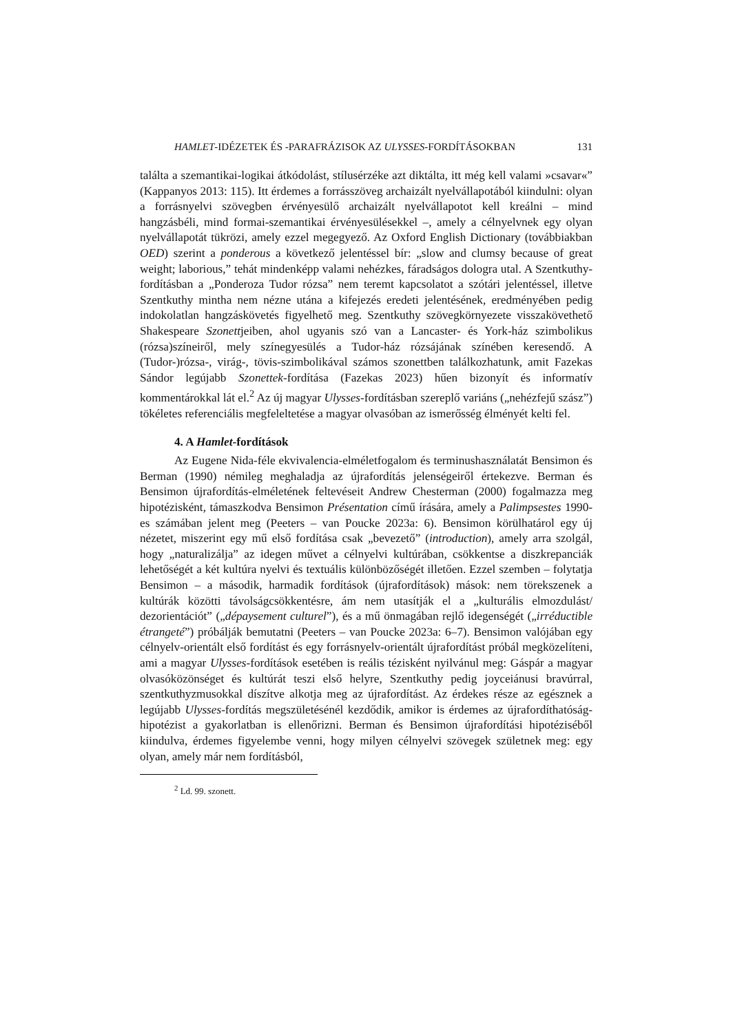HAMLET-IDÉZETEK ÉS -PARAFRÁZISOK AZ ULYSSES-FORDÍTÁSOKBAN 131
találta a szemantikai-logikai átkódolást, stílusérzéke azt diktálta, itt még kell valami »csavar«” (Kappanyos 2013: 115). Itt érdemes a forrásszöveg archaizált nyelvállapotából kiindulni: olyan a forrásnyelvi szövegben érvényesülő archaizált nyelvállapotot kell kreálni – mind hangzásbéli, mind formai-szemantikai érvényesülésekkel –, amely a célnyelvnek egy olyan nyelvállapotát tükrözi, amely ezzel megegyező. Az Oxford English Dictionary (továbbiakban OED) szerint a ponderous a következő jelentéssel bír: „slow and clumsy because of great weight; laborious,” tehát mindenképp valami nehézkes, fáradságos dologra utal. A Szentkuthy-fordításban a „Ponderoza Tudor rózsa” nem teremt kapcsolatot a szótári jelentéssel, illetve Szentkuthy mintha nem nézne utána a kifejezés eredeti jelentésének, eredményében pedig indokolatlan hangzáskövetés figyelhető meg. Szentkuthy szövegkörnyezete visszakövethető Shakespeare Szonettjeiben, ahol ugyanis szó van a Lancaster- és York-ház szimbolikus (rózsa)színeiről, mely színegyesülés a Tudor-ház rózsájának színében keresendő. A (Tudor-)rózsa-, virág-, tövis-szimbolikával számos szonettben találkozhatunk, amit Fazekas Sándor legújabb Szonettek-fordítása (Fazekas 2023) hűen bizonyít és informatív kommentárokkal lát el.<sup>2</sup> Az új magyar Ulysses-fordításban szereplő variáns („nehézfejű szász”) tökéletes referenciális megfeleltetése a magyar olvasóban az ismerősség élményét kelti fel.
4. A Hamlet-fordítások
Az Eugene Nida-féle ekvivalencia-elméletfogalom és terminushasználatát Bensimon és Berman (1990) némileg meghaladja az újrafordítás jelenségeiről értekezve. Berman és Bensimon újrafordítás-elméletének feltevéseit Andrew Chesterman (2000) fogalmazza meg hipotézisként, támaszkodva Bensimon Présentation című írására, amely a Palimpsestes 1990-es számában jelent meg (Peeters – van Poucke 2023a: 6). Bensimon körülhatárol egy új nézetet, miszerint egy mű első fordítása csak „bevezető” (introduction), amely arra szolgál, hogy „naturalizálja” az idegen művet a célnyelvi kultúrában, csökkentse a diszkrepanciák lehetőségét a két kultúra nyelvi és textuális különbözőségét illetően. Ezzel szemben – folytatja Bensimon – a második, harmadik fordítások (újrafordítások) mások: nem törekszenek a kultúrák közötti távolságcsökkentésre, ám nem utasítják el a „kulturális elmozdulást/ dezorientációt” („dépaysement culturel”), és a mű önmagában rejlő idegenségét („irréductible étrangeté”) próbálják bemutatni (Peeters – van Poucke 2023a: 6–7). Bensimon valójában egy célnyelv-orientált első fordítást és egy forrásnyelv-orientált újrafordítást próbál megközelíteni, ami a magyar Ulysses-fordítások esetében is reális tézisként nyilvánul meg: Gáspár a magyar olvasóközönséget és kultúrát teszi első helyre, Szentkuthy pedig joyceiánusi bravúrral, szentkuthyzmusokkal díszítve alkotja meg az újrafordítást. Az érdekes része az egésznek a legújabb Ulysses-fordítás megszületésénél kezdődik, amikor is érdemes az újrafordíthatóság-hipotézist a gyakorlatban is ellenőrizni. Berman és Bensimon újrafordítási hipotéziséből kiindulva, érdemes figyelembe venni, hogy milyen célnyelvi szövegek születnek meg: egy olyan, amely már nem fordításból,
<sup>2</sup> Ld. 99. szonett.